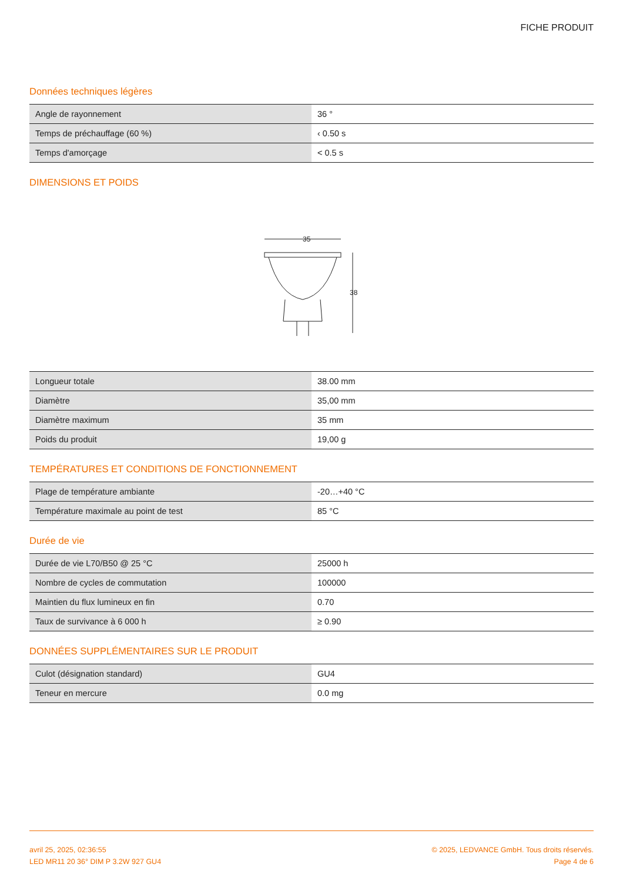FICHE PRODUIT
Données techniques légères
| Angle de rayonnement | 36 ° |
| Temps de préchauffage (60 %) | ‹ 0.50 s |
| Temps d'amorçage | < 0.5 s |
DIMENSIONS ET POIDS
35
38
| Longueur totale | 38.00 mm |
| Diamètre | 35,00 mm |
| Diamètre maximum | 35 mm |
| Poids du produit | 19,00 g |
TEMPÉRATURES ET CONDITIONS DE FONCTIONNEMENT
| Plage de température ambiante | -20…+40 °C |
| Température maximale au point de test | 85 °C |
Durée de vie
| Durée de vie L70/B50 @ 25 °C | 25000 h |
| Nombre de cycles de commutation | 100000 |
| Maintien du flux lumineux en fin | 0.70 |
| Taux de survivance à 6 000 h | ≥ 0.90 |
DONNÉES SUPPLÉMENTAIRES SUR LE PRODUIT
| Culot (désignation standard) | GU4 |
| Teneur en mercure | 0.0 mg |
avril 25, 2025, 02:36:55
LED MR11 20 36° DIM P 3.2W 927 GU4
© 2025, LEDVANCE GmbH. Tous droits réservés.
Page 4 de 6